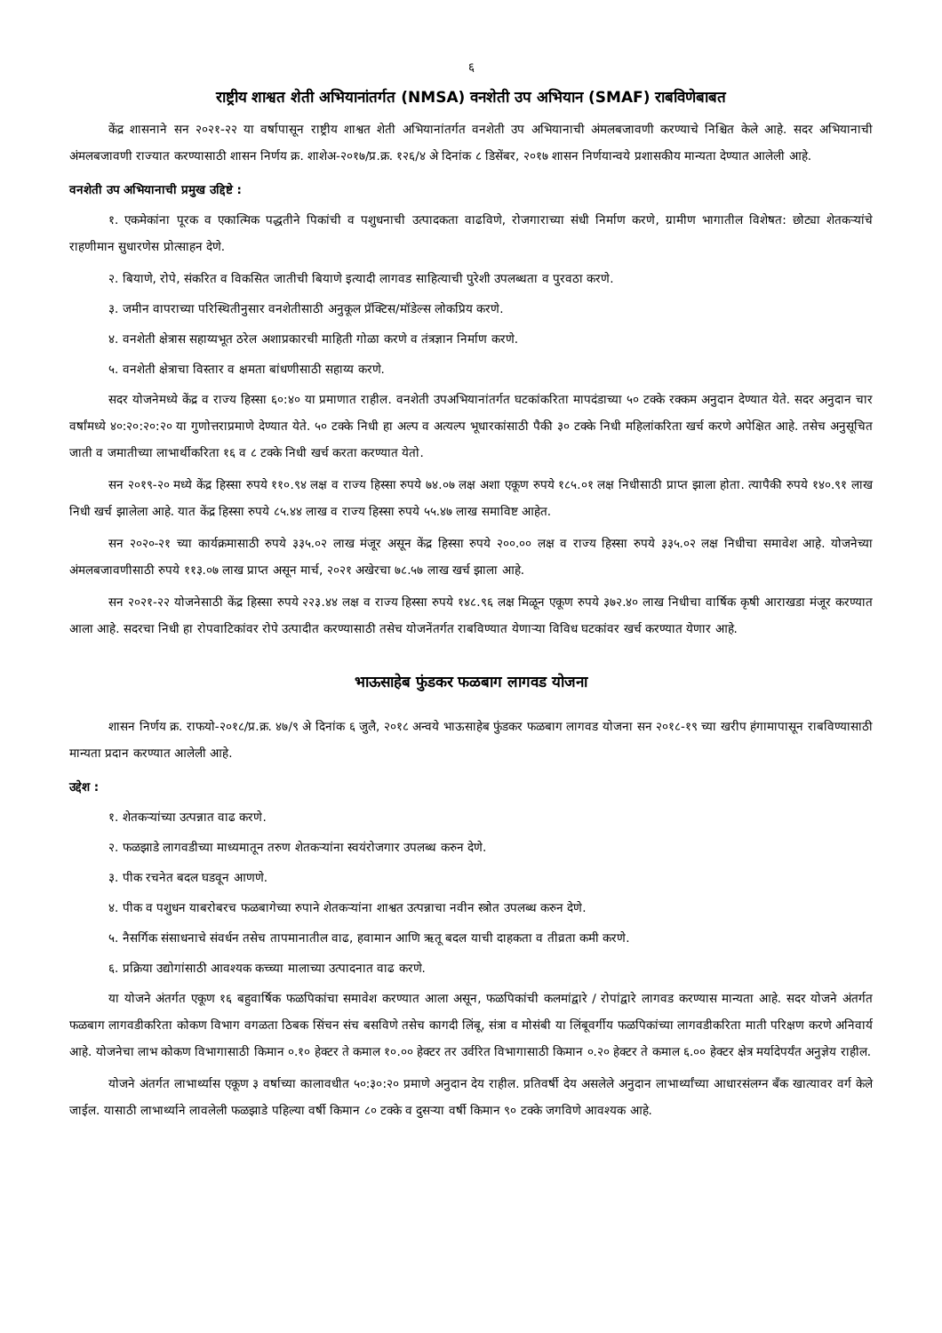६
राष्ट्रीय शाश्वत शेती अभियानांतर्गत (NMSA) वनशेती उप अभियान (SMAF) राबविणेबाबत
केंद्र शासनाने सन २०२१-२२ या वर्षापासून राष्ट्रीय शाश्वत शेती अभियानांतर्गत वनशेती उप अभियानाची अंमलबजावणी करण्याचे निश्चित केले आहे. सदर अभियानाची अंमलबजावणी राज्यात करण्यासाठी शासन निर्णय क्र. शाशेअ-२०१७/प्र.क्र. १२६/४ अे दिनांक ८ डिसेंबर, २०१७ शासन निर्णयान्वये प्रशासकीय मान्यता देण्यात आलेली आहे.
वनशेती उप अभियानाची प्रमुख उद्दिष्टे :
१. एकमेकांना पूरक व एकात्मिक पद्धतीने पिकांची व पशुधनाची उत्पादकता वाढविणे, रोजगाराच्या संधी निर्माण करणे, ग्रामीण भागातील विशेषत: छोट्या शेतकऱ्यांचे राहणीमान सुधारणेस प्रोत्साहन देणे.
२. बियाणे, रोपे, संकरित व विकसित जातीची बियाणे इत्यादी लागवड साहित्याची पुरेशी उपलब्धता व पुरवठा करणे.
३. जमीन वापराच्या परिस्थितीनुसार वनशेतीसाठी अनुकूल प्रॅक्टिस/मॉडेल्स लोकप्रिय करणे.
४. वनशेती क्षेत्रास सहाय्यभूत ठरेल अशाप्रकारची माहिती गोळा करणे व तंत्रज्ञान निर्माण करणे.
५. वनशेती क्षेत्राचा विस्तार व क्षमता बांधणीसाठी सहाय्य करणे.
सदर योजनेमध्ये केंद्र व राज्य हिस्सा ६०:४० या प्रमाणात राहील. वनशेती उपअभियानांतर्गत घटकांकरिता मापदंडाच्या ५० टक्के रक्कम अनुदान देण्यात येते. सदर अनुदान चार वर्षांमध्ये ४०:२०:२०:२० या गुणोत्तराप्रमाणे देण्यात येते. ५० टक्के निधी हा अल्प व अत्यल्प भूधारकांसाठी पैकी ३० टक्के निधी महिलांकरिता खर्च करणे अपेक्षित आहे. तसेच अनुसूचित जाती व जमातीच्या लाभार्थीकरिता १६ व ८ टक्के निधी खर्च करता करण्यात येतो.
सन २०१९-२० मध्ये केंद्र हिस्सा रुपये ११०.९४ लक्ष व राज्य हिस्सा रुपये ७४.०७ लक्ष अशा एकूण रुपये १८५.०१ लक्ष निधीसाठी प्राप्त झाला होता. त्यापैकी रुपये १४०.९१ लाख निधी खर्च झालेला आहे. यात केंद्र हिस्सा रुपये ८५.४४ लाख व राज्य हिस्सा रुपये ५५.४७ लाख समाविष्ट आहेत.
सन २०२०-२१ च्या कार्यक्रमासाठी रुपये ३३५.०२ लाख मंजूर असून केंद्र हिस्सा रुपये २००.०० लक्ष व राज्य हिस्सा रुपये ३३५.०२ लक्ष निधीचा समावेश आहे. योजनेच्या अंमलबजावणीसाठी रुपये ११३.०७ लाख प्राप्त असून मार्च, २०२१ अखेरचा ७८.५७ लाख खर्च झाला आहे.
सन २०२१-२२ योजनेसाठी केंद्र हिस्सा रुपये २२३.४४ लक्ष व राज्य हिस्सा रुपये १४८.९६ लक्ष मिळून एकूण रुपये ३७२.४० लाख निधीचा वार्षिक कृषी आराखडा मंजूर करण्यात आला आहे. सदरचा निधी हा रोपवाटिकांवर रोपे उत्पादीत करण्यासाठी तसेच योजनेंतर्गत राबविण्यात येणाऱ्या विविध घटकांवर खर्च करण्यात येणार आहे.
भाऊसाहेब फुंडकर फळबाग लागवड योजना
शासन निर्णय क्र. राफयो-२०१८/प्र.क्र. ४७/९ अे दिनांक ६ जुलै, २०१८ अन्वये भाऊसाहेब फुंडकर फळबाग लागवड योजना सन २०१८-१९ च्या खरीप हंगामापासून राबविण्यासाठी मान्यता प्रदान करण्यात आलेली आहे.
उद्देश :
१. शेतकऱ्यांच्या उत्पन्नात वाढ करणे.
२. फळझाडे लागवडीच्या माध्यमातून तरुण शेतकऱ्यांना स्वयंरोजगार उपलब्ध करुन देणे.
३. पीक रचनेत बदल घडवून आणणे.
४. पीक व पशुधन याबरोबरच फळबागेच्या रुपाने शेतकऱ्यांना शाश्वत उत्पन्नाचा नवीन स्त्रोत उपलब्ध करुन देणे.
५. नैसर्गिक संसाधनाचे संवर्धन तसेच तापमानातील वाढ, हवामान आणि ऋतू बदल याची दाहकता व तीव्रता कमी करणे.
६. प्रक्रिया उद्योगांसाठी आवश्यक कच्च्या मालाच्या उत्पादनात वाढ करणे.
या योजने अंतर्गत एकूण १६ बहुवार्षिक फळपिकांचा समावेश करण्यात आला असून, फळपिकांची कलमांद्वारे / रोपांद्वारे लागवड करण्यास मान्यता आहे. सदर योजने अंतर्गत फळबाग लागवडीकरिता कोकण विभाग वगळता ठिबक सिंचन संच बसविणे तसेच कागदी लिंबू, संत्रा व मोसंबी या लिंबूवर्गीय फळपिकांच्या लागवडीकरिता माती परिक्षण करणे अनिवार्य आहे. योजनेचा लाभ कोकण विभागासाठी किमान ०.१० हेक्टर ते कमाल १०.०० हेक्टर तर उर्वरित विभागासाठी किमान ०.२० हेक्टर ते कमाल ६.०० हेक्टर क्षेत्र मर्यादेपर्यंत अनुज्ञेय राहील.
योजने अंतर्गत लाभार्थ्यास एकूण ३ वर्षाच्या कालावधीत ५०:३०:२० प्रमाणे अनुदान देय राहील. प्रतिवर्षी देय असलेले अनुदान लाभार्थ्यांच्या आधारसंलग्न बँक खात्यावर वर्ग केले जाईल. यासाठी लाभार्थ्याने लावलेली फळझाडे पहिल्या वर्षी किमान ८० टक्के व दुसऱ्या वर्षी किमान ९० टक्के जगविणे आवश्यक आहे.